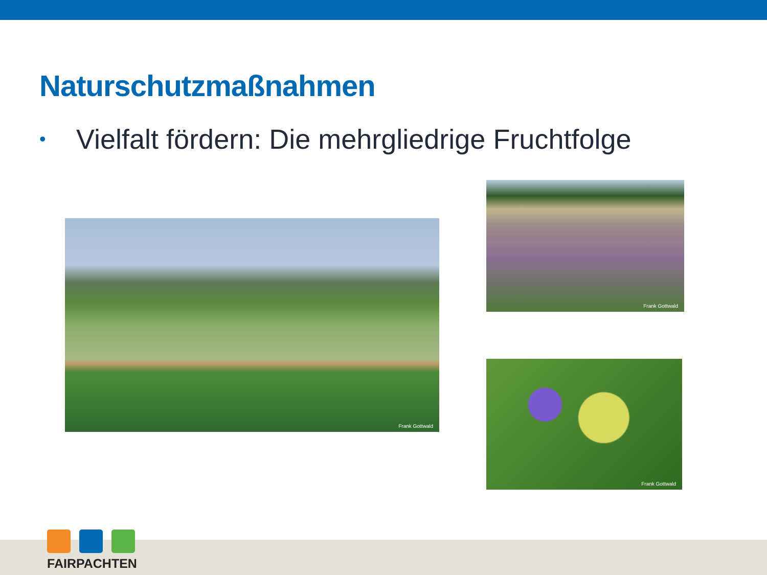Naturschutzmaßnahmen
• Vielfalt fördern: Die mehrgliedrige Fruchtfolge
Frank Gottwald
Frank Gottwald
Frank Gottwald
FAIRPACHTEN